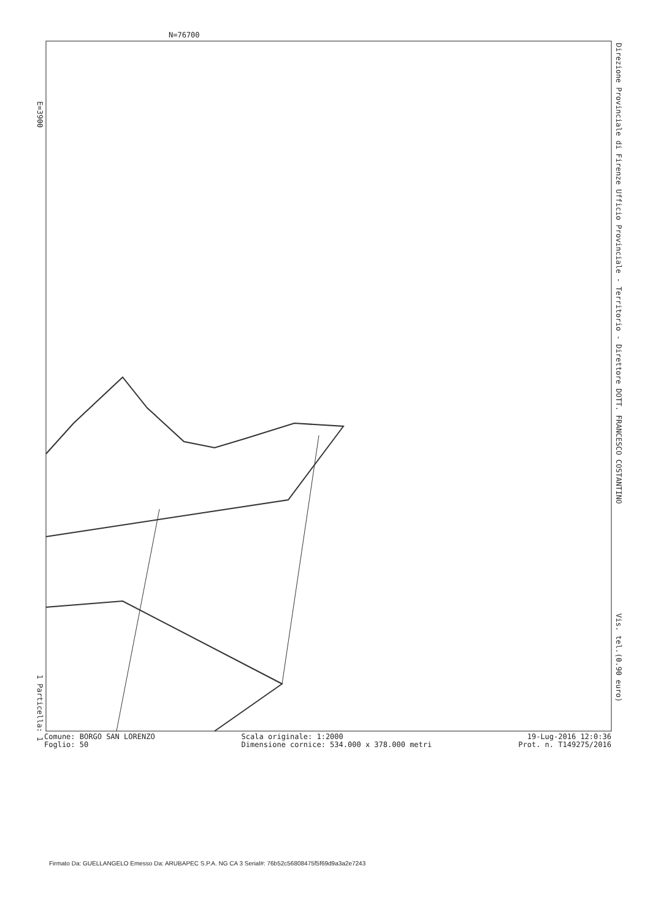N=76700
E=3900
1 Particella: 1
Direzione Provinciale di Firenze Ufficio Provinciale - Territorio - Direttore DOTT. FRANCESCO COSTANTINO
Vis. tel.(0.90 euro)
Comune: BORGO SAN LORENZO
Foglio: 50
Scala originale: 1:2000
Dimensione cornice: 534.000 x 378.000 metri
19-Lug-2016 12:0:36
Prot. n. T149275/2016
Firmato Da: GUELLANGELO Emesso Da: ARUBAPEC S.P.A. NG CA 3 Serial#: 76b52c56808475f5f69d9a3a2e7243